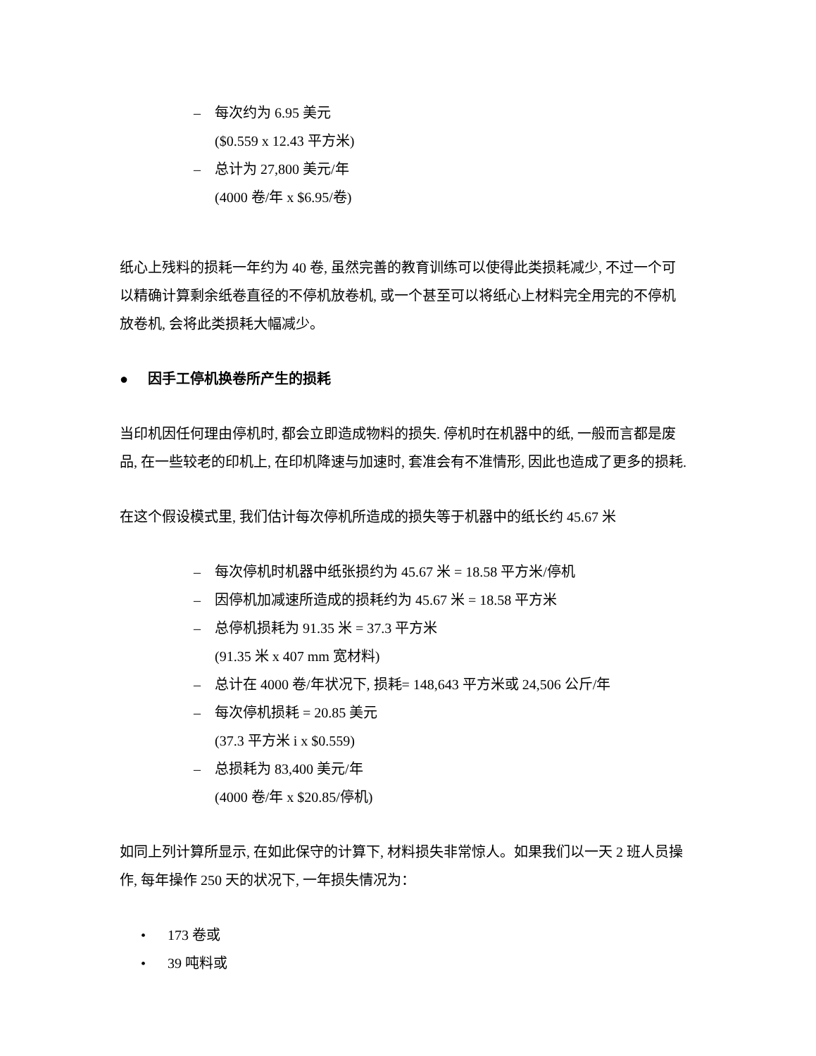– 每次约为 6.95 美元
($0.559 x 12.43 平方米)
– 总计为 27,800 美元/年
(4000 卷/年 x $6.95/卷)
纸心上残料的损耗一年约为 40 卷, 虽然完善的教育训练可以使得此类损耗减少, 不过一个可以精确计算剩余纸卷直径的不停机放卷机, 或一个甚至可以将纸心上材料完全用完的不停机放卷机, 会将此类损耗大幅减少。
● 因手工停机换卷所产生的损耗
当印机因任何理由停机时, 都会立即造成物料的损失. 停机时在机器中的纸, 一般而言都是废品, 在一些较老的印机上, 在印机降速与加速时, 套准会有不准情形, 因此也造成了更多的损耗.
在这个假设模式里, 我们估计每次停机所造成的损失等于机器中的纸长约 45.67 米
– 每次停机时机器中纸张损约为 45.67 米 = 18.58 平方米/停机
– 因停机加减速所造成的损耗约为 45.67 米 = 18.58 平方米
– 总停机损耗为 91.35 米 = 37.3 平方米
(91.35 米 x 407 mm 宽材料)
– 总计在 4000 卷/年状况下, 损耗= 148,643 平方米或 24,506 公斤/年
– 每次停机损耗 = 20.85 美元
(37.3 平方米 i x $0.559)
– 总损耗为 83,400 美元/年
(4000 卷/年 x $20.85/停机)
如同上列计算所显示, 在如此保守的计算下, 材料损失非常惊人。如果我们以一天 2 班人员操作, 每年操作 250 天的状况下, 一年损失情况为：
• 173 卷或
• 39 吨料或